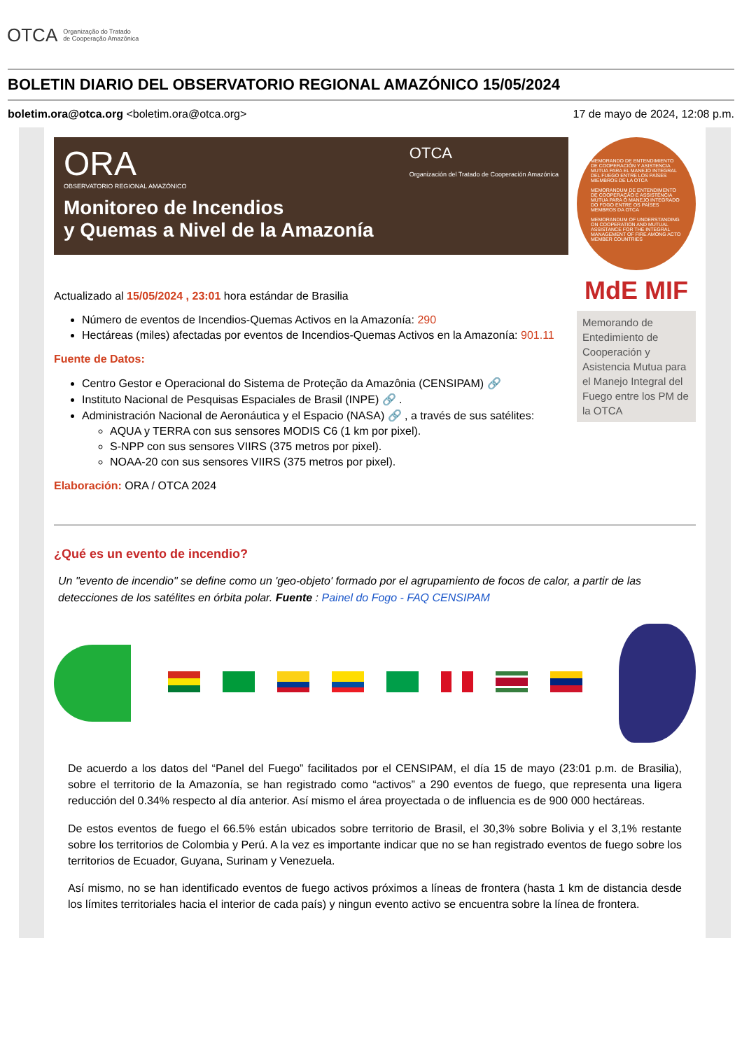OTCA Organização do Tratado
de Cooperação Amazônica
BOLETIN DIARIO DEL OBSERVATORIO REGIONAL AMAZÓNICO 15/05/2024
boletim.ora@otca.org <boletim.ora@otca.org> 17 de mayo de 2024, 12:08 p.m.
ORA OTCA
Organización del Tratado de Cooperación Amazónica
OBSERVATORIO REGIONAL AMAZÓNICO
Monitoreo de Incendios
y Quemas a Nivel de la Amazonía
Actualizado al 15/05/2024 , 23:01 hora estándar de Brasilia
Número de eventos de Incendios-Quemas Activos en la Amazonía: 290
Hectáreas (miles) afectadas por eventos de Incendios-Quemas Activos en la Amazonía: 901.11
Fuente de Datos:
Centro Gestor e Operacional do Sistema de Proteção da Amazônia (CENSIPAM) 🔗
Instituto Nacional de Pesquisas Espaciales de Brasil (INPE) 🔗 .
Administración Nacional de Aeronáutica y el Espacio (NASA) 🔗 , a través de sus satélites:
AQUA y TERRA con sus sensores MODIS C6 (1 km por pixel).
S-NPP con sus sensores VIIRS (375 metros por pixel).
NOAA-20 con sus sensores VIIRS (375 metros por pixel).
Elaboración: ORA / OTCA 2024
MEMORANDO DE ENTENDIMIENTO DE COOPERACIÓN Y ASISTENCIA MUTUA PARA EL MANEJO INTEGRAL DEL FUEGO ENTRE LOS PAÍSES MIEMBROS DE LA OTCA
MEMORANDUM DE ENTENDIMENTO DE COOPERAÇÃO E ASSISTÊNCIA MÚTUA PARA O MANEJO INTEGRADO DO FOGO ENTRE OS PAÍSES MEMBROS DA OTCA
MEMORANDUM OF UNDERSTANDING ON COOPERATION AND MUTUAL ASSISTANCE FOR THE INTEGRAL MANAGEMENT OF FIRE AMONG ACTO MEMBER COUNTRIES
MdE MIF
Memorando de Entedimiento de Cooperación y Asistencia Mutua para el Manejo Integral del Fuego entre los PM de la OTCA
¿Qué es un evento de incendio?
Un "evento de incendio" se define como un 'geo-objeto' formado por el agrupamiento de focos de calor, a partir de las detecciones de los satélites en órbita polar. Fuente : Painel do Fogo - FAQ CENSIPAM
De acuerdo a los datos del “Panel del Fuego” facilitados por el CENSIPAM, el día 15 de mayo (23:01 p.m. de Brasilia), sobre el territorio de la Amazonía, se han registrado como “activos” a 290 eventos de fuego, que representa una ligera reducción del 0.34% respecto al día anterior. Así mismo el área proyectada o de influencia es de 900 000 hectáreas.
De estos eventos de fuego el 66.5% están ubicados sobre territorio de Brasil, el 30,3% sobre Bolivia y el 3,1% restante sobre los territorios de Colombia y Perú. A la vez es importante indicar que no se han registrado eventos de fuego sobre los territorios de Ecuador, Guyana, Surinam y Venezuela.
Así mismo, no se han identificado eventos de fuego activos próximos a líneas de frontera (hasta 1 km de distancia desde los límites territoriales hacia el interior de cada país) y ningun evento activo se encuentra sobre la línea de frontera.